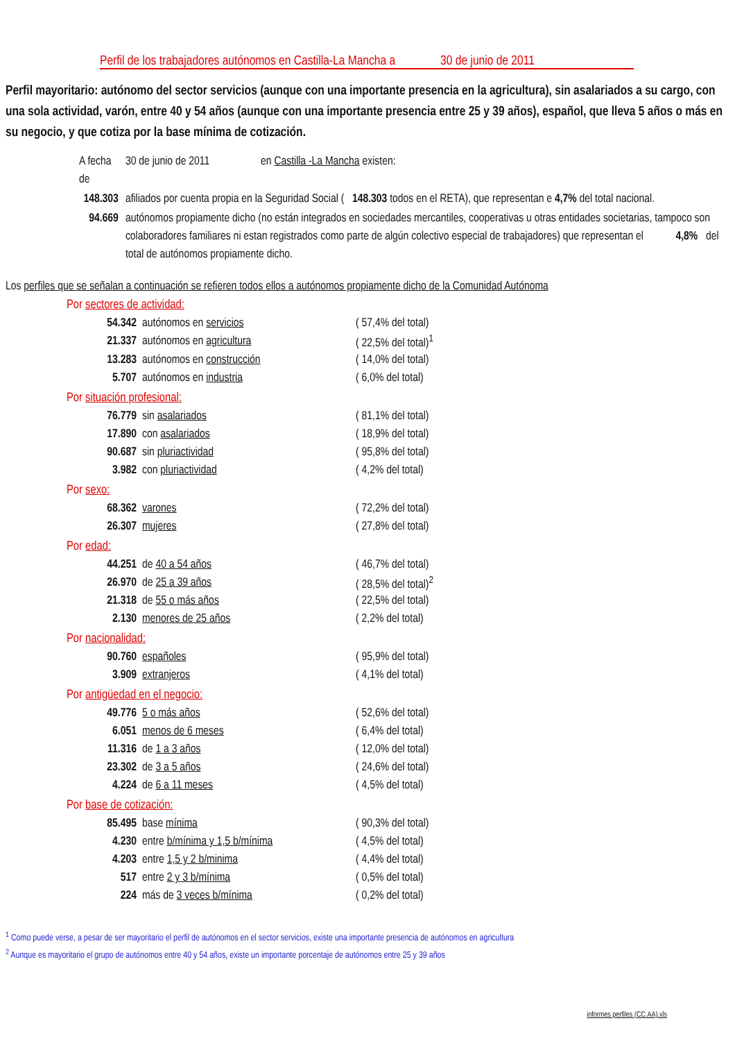Perfil de los trabajadores autónomos en Castilla-La Mancha a 30 de junio de 2011
Perfil mayoritario: autónomo del sector servicios (aunque con una importante presencia en la agricultura), sin asalariados a su cargo, con una sola actividad, varón, entre 40 y 54 años (aunque con una importante presencia entre 25 y 39 años), español, que lleva 5 años o más en su negocio, y que cotiza por la base mínima de cotización.
| A fecha de | 30 de junio de 2011 en Castilla -La Mancha existen: |
| 148.303 | afiliados por cuenta propia en la Seguridad Social ( 148.303 todos en el RETA), que representan e 4,7% del total nacional. |
| 94.669 | autónomos propiamente dicho (no están integrados en sociedades mercantiles, cooperativas u otras entidades societarias, tampoco son colaboradores familiares ni estan registrados como parte de algún colectivo especial de trabajadores) que representan el 4,8% del total de autónomos propiamente dicho. |
Los perfiles que se señalan a continuación se refieren todos ellos a autónomos propiamente dicho de la Comunidad Autónoma
Por sectores de actividad:
| 54.342 | autónomos en servicios | ( 57,4% del total) |
| 21.337 | autónomos en agricultura | ( 22,5% del total)<sup>1</sup> |
| 13.283 | autónomos en construcción | ( 14,0% del total) |
| 5.707 | autónomos en industria | ( 6,0% del total) |
Por situación profesional:
| 76.779 | sin asalariados | ( 81,1% del total) |
| 17.890 | con asalariados | ( 18,9% del total) |
| 90.687 | sin pluriactividad | ( 95,8% del total) |
| 3.982 | con pluriactividad | ( 4,2% del total) |
Por sexo:
| 68.362 | varones | ( 72,2% del total) |
| 26.307 | mujeres | ( 27,8% del total) |
Por edad:
| 44.251 | de 40 a 54 años | ( 46,7% del total) |
| 26.970 | de 25 a 39 años | ( 28,5% del total)<sup>2</sup> |
| 21.318 | de 55 o más años | ( 22,5% del total) |
| 2.130 | menores de 25 años | ( 2,2% del total) |
Por nacionalidad:
| 90.760 | españoles | ( 95,9% del total) |
| 3.909 | extranjeros | ( 4,1% del total) |
Por antigüedad en el negocio:
| 49.776 | 5 o más años | ( 52,6% del total) |
| 6.051 | menos de 6 meses | ( 6,4% del total) |
| 11.316 | de 1 a 3 años | ( 12,0% del total) |
| 23.302 | de 3 a 5 años | ( 24,6% del total) |
| 4.224 | de 6 a 11 meses | ( 4,5% del total) |
Por base de cotización:
| 85.495 | base mínima | ( 90,3% del total) |
| 4.230 | entre b/mínima y 1,5 b/mínima | ( 4,5% del total) |
| 4.203 | entre 1,5 y 2 b/minima | ( 4,4% del total) |
| 517 | entre 2 y 3 b/mínima | ( 0,5% del total) |
| 224 | más de 3 veces b/mínima | ( 0,2% del total) |
<sup>1</sup> Como puede verse, a pesar de ser mayoritario el perfil de autónomos en el sector servicios, existe una importante presencia de autónomos en agricultura
<sup>2</sup> Aunque es mayoritario el grupo de autónomos entre 40 y 54 años, existe un importante porcentaje de autónomos entre 25 y 39 años
informes perfiles (CC.AA).xls